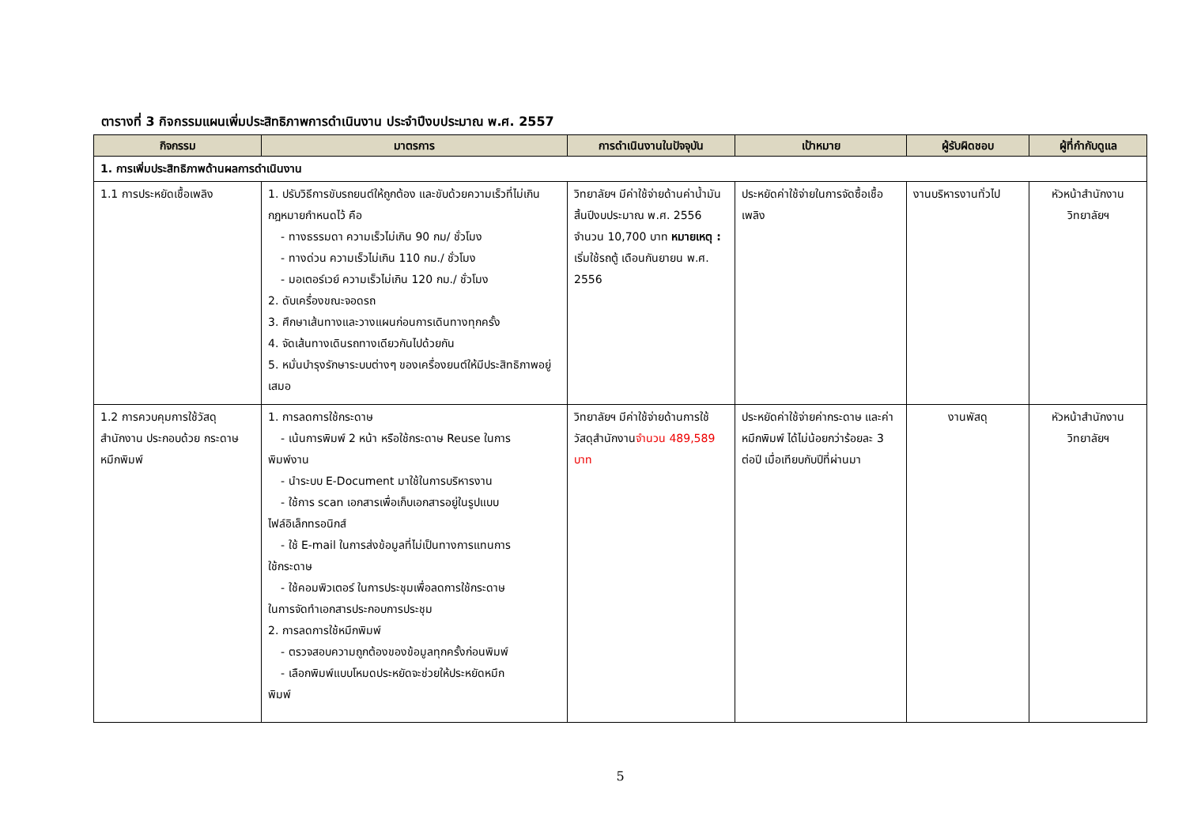ตารางที่ 3 กิจกรรมแผนเพิ่มประสิทธิภาพการดำเนินงาน ประจำปีงบประมาณ พ.ศ. 2557
| กิจกรรม | มาตรการ | การดำเนินงานในปัจจุบัน | เป้าหมาย | ผู้รับผิดชอบ | ผู้ที่กำกับดูแล |
| --- | --- | --- | --- | --- | --- |
| 1. การเพิ่มประสิทธิภาพด้านผลการดำเนินงาน | | | | | |
| 1.1 การประหยัดเชื้อเพลิง | 1. ปรับวิธีการขับรถยนต์ให้ถูกต้อง และขับด้วยความเร็วที่ไม่เกินกฎหมายกำหนดไว้ คือ - ทางธรรมดา ความเร็วไม่เกิน 90 กม/ ชั่วโมง - ทางด่วน ความเร็วไม่เกิน 110 กม./ ชั่วโมง - มอเตอร์เวย์ ความเร็วไม่เกิน 120 กม./ ชั่วโมง 2. ดับเครื่องขณะจอดรถ 3. ศึกษาเส้นทางและวางแผนก่อนการเดินทางทุกครั้ง 4. จัดเส้นทางเดินรถทางเดียวกันไปด้วยกัน 5. หมั่นบำรุงรักษาระบบต่างๆ ของเครื่องยนต์ให้มีประสิทธิภาพอยู่เสมอ | วิทยาลัยฯ มีค่าใช้จ่ายด้านค่าน้ำมัน สิ้นปีงบประมาณ พ.ศ. 2556 จำนวน 10,700 บาท หมายเหตุ : เริ่มใช้รถตู้ เดือนกันยายน พ.ศ. 2556 | ประหยัดค่าใช้จ่ายในการจัดซื้อเชื้อเพลิง | งานบริหารงานทั่วไป | หัวหน้าสำนักงาน วิทยาลัยฯ |
| 1.2 การควบคุมการใช้วัสดุสำนักงาน ประกอบด้วย กระดาษ หมึกพิมพ์ | 1. การลดการใช้กระดาษ - เน้นการพิมพ์ 2 หน้า หรือใช้กระดาษ Reuse ในการ พิมพ์งาน - นำระบบ E-Document มาใช้ในการบริหารงาน - ใช้การ scan เอกสารเพื่อเก็บเอกสารอยู่ในรูปแบบ ไฟล์อิเล็กทรอนิกส์ - ใช้ E-mail ในการส่งข้อมูลที่ไม่เป็นทางการแทนการ ใช้กระดาษ - ใช้คอมพิวเตอร์ ในการประชุมเพื่อลดการใช้กระดาษ ในการจัดทำเอกสารประกอบการประชุม 2. การลดการใช้หมึกพิมพ์ - ตรวจสอบความถูกต้องของข้อมูลทุกครั้งก่อนพิมพ์ - เลือกพิมพ์แบบโหมดประหยัดจะช่วยให้ประหยัดหมึก พิมพ์ | วิทยาลัยฯ มีค่าใช้จ่ายด้านการใช้วัสดุสำนักงาน จำนวน 489,589 บาท | ประหยัดค่าใช้จ่ายค่ากระดาษ และค่าหมึกพิมพ์ ได้ไม่น้อยกว่าร้อยละ 3 ต่อปี เมื่อเทียบกับปีที่ผ่านมา | งานพัสดุ | หัวหน้าสำนักงาน วิทยาลัยฯ |
5